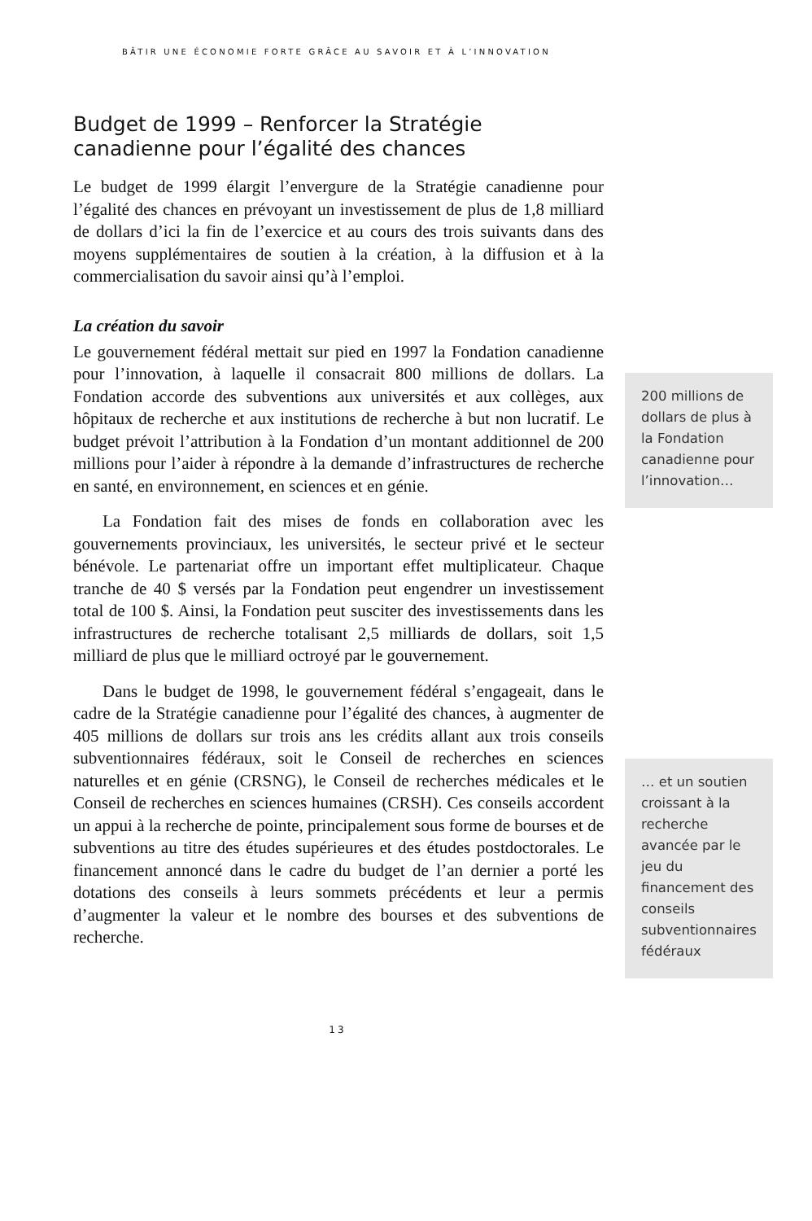BÂTIR UNE ÉCONOMIE FORTE GRÂCE AU SAVOIR ET À L’INNOVATION
Budget de 1999 – Renforcer la Stratégie canadienne pour l’égalité des chances
Le budget de 1999 élargit l’envergure de la Stratégie canadienne pour l’égalité des chances en prévoyant un investissement de plus de 1,8 milliard de dollars d’ici la fin de l’exercice et au cours des trois suivants dans des moyens supplémentaires de soutien à la création, à la diffusion et à la commercialisation du savoir ainsi qu’à l’emploi.
La création du savoir
Le gouvernement fédéral mettait sur pied en 1997 la Fondation canadienne pour l’innovation, à laquelle il consacrait 800 millions de dollars. La Fondation accorde des subventions aux universités et aux collèges, aux hôpitaux de recherche et aux institutions de recherche à but non lucratif. Le budget prévoit l’attribution à la Fondation d’un montant additionnel de 200 millions pour l’aider à répondre à la demande d’infrastructures de recherche en santé, en environnement, en sciences et en génie.
La Fondation fait des mises de fonds en collaboration avec les gouvernements provinciaux, les universités, le secteur privé et le secteur bénévole. Le partenariat offre un important effet multiplicateur. Chaque tranche de 40 $ versés par la Fondation peut engendrer un investissement total de 100 $. Ainsi, la Fondation peut susciter des investissements dans les infrastructures de recherche totalisant 2,5 milliards de dollars, soit 1,5 milliard de plus que le milliard octroyé par le gouvernement.
Dans le budget de 1998, le gouvernement fédéral s’engageait, dans le cadre de la Stratégie canadienne pour l’égalité des chances, à augmenter de 405 millions de dollars sur trois ans les crédits allant aux trois conseils subventionnaires fédéraux, soit le Conseil de recherches en sciences naturelles et en génie (CRSNG), le Conseil de recherches médicales et le Conseil de recherches en sciences humaines (CRSH). Ces conseils accordent un appui à la recherche de pointe, principalement sous forme de bourses et de subventions au titre des études supérieures et des études postdoctorales. Le financement annoncé dans le cadre du budget de l’an dernier a porté les dotations des conseils à leurs sommets précédents et leur a permis d’augmenter la valeur et le nombre des bourses et des subventions de recherche.
200 millions de dollars de plus à la Fondation canadienne pour l’innovation…
… et un soutien croissant à la recherche avancée par le jeu du financement des conseils subventionnaires fédéraux
13